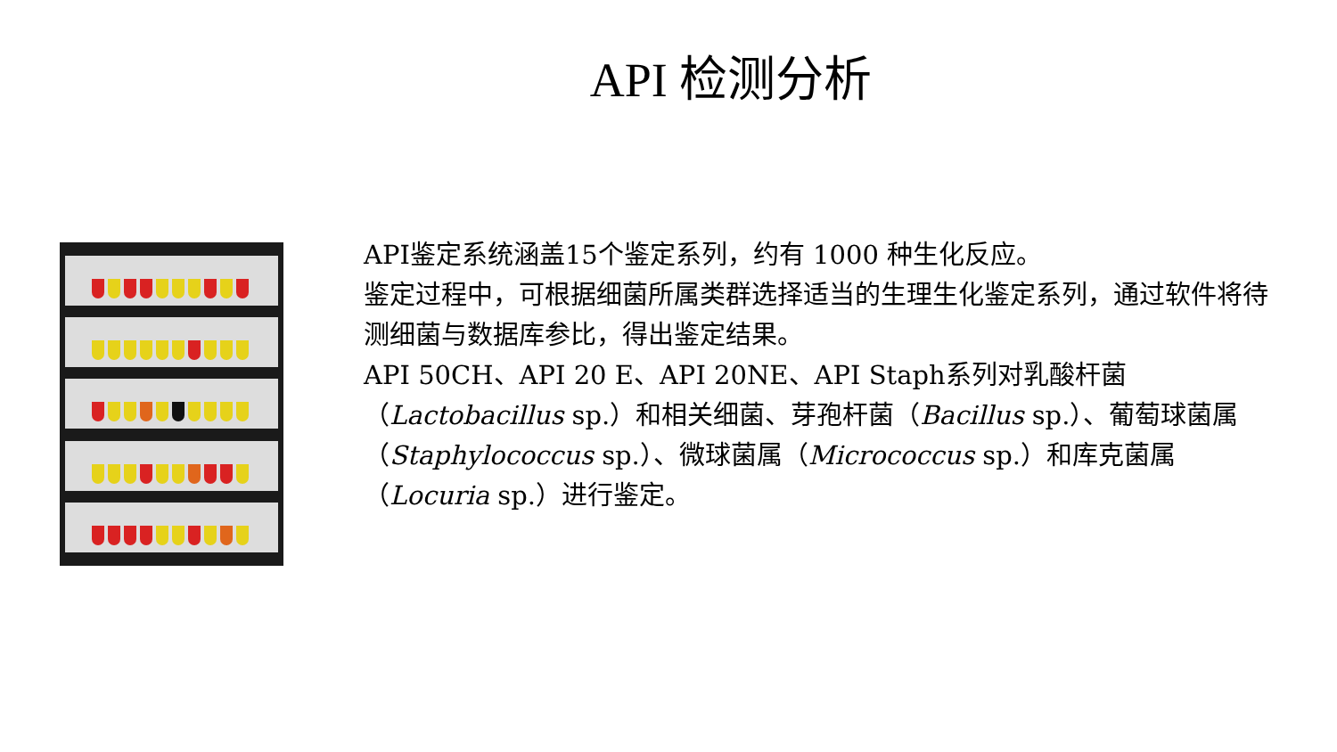API 检测分析
API鉴定系统涵盖15个鉴定系列，约有 1000 种生化反应。
鉴定过程中，可根据细菌所属类群选择适当的生理生化鉴定系列，通过软件将待测细菌与数据库参比，得出鉴定结果。
API 50CH、API 20 E、API 20NE、API Staph系列对乳酸杆菌（Lactobacillus sp.）和相关细菌、芽孢杆菌（Bacillus sp.）、葡萄球菌属（Staphylococcus sp.）、微球菌属（Micrococcus sp.）和库克菌属（Locuria sp.）进行鉴定。